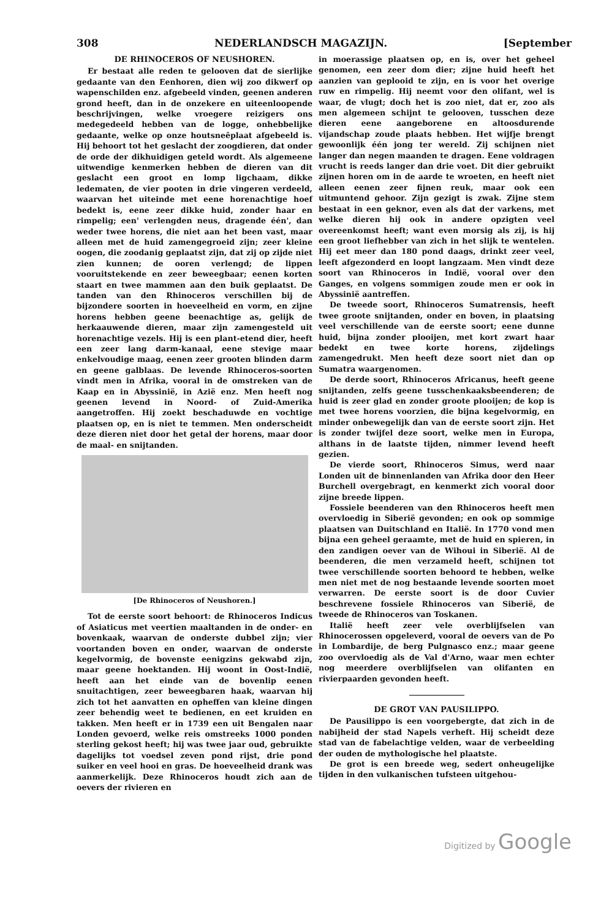308 NEDERLANDSCH MAGAZIJN. [September
DE RHINOCEROS OF NEUSHOREN.
Er bestaat alle reden te gelooven dat de sierlijke gedaante van den Eenhoren, dien wij zoo dikwerf op wapenschilden enz. afgebeeld vinden, geenen anderen grond heeft, dan in de onzekere en uiteenloopende beschrijvingen, welke vroegere reizigers ons medegedeeld hebben van de logge, onhebbelijke gedaante, welke op onze houtsneêplaat afgebeeld is. Hij behoort tot het geslacht der zoogdieren, dat onder de orde der dikhuidigen geteld wordt. Als algemeene uitwendige kenmerken hebben de dieren van dit geslacht een groot en lomp ligchaam, dikke ledematen, de vier pooten in drie vingeren verdeeld, waarvan het uiteinde met eene horenachtige hoef bedekt is, eene zeer dikke huid, zonder haar en rimpelig; een' verlengden neus, dragende één', dan weder twee horens, die niet aan het been vast, maar alleen met de huid zamengegroeid zijn; zeer kleine oogen, die zoodanig geplaatst zijn, dat zij op zijde niet zien kunnen; de ooren verlengd; de lippen vooruitstekende en zeer beweegbaar; eenen korten staart en twee mammen aan den buik geplaatst. De tanden van den Rhinoceros verschillen bij de bijzondere soorten in hoeveelheid en vorm, en zijne horens hebben geene beenachtige as, gelijk de herkaauwende dieren, maar zijn zamengesteld uit horenachtige vezels. Hij is een plant-etend dier, heeft een zeer lang darm-kanaal, eene stevige maar enkelvoudige maag, eenen zeer grooten blinden darm en geene galblaas. De levende Rhinoceros-soorten vindt men in Afrika, vooral in de omstreken van de Kaap en in Abyssinië, in Azië enz. Men heeft nog geenen levend in Noord- of Zuid-Amerika aangetroffen. Hij zoekt beschaduwde en vochtige plaatsen op, en is niet te temmen. Men onderscheidt deze dieren niet door het getal der horens, maar door de maal- en snijtanden.
[De Rhinoceros of Neushoren.]
Tot de eerste soort behoort: de Rhinoceros Indicus of Asiaticus met veertien maaltanden in de onder- en bovenkaak, waarvan de onderste dubbel zijn; vier voortanden boven en onder, waarvan de onderste kegelvormig, de bovenste eenigzins gekwabd zijn, maar geene hoektanden. Hij woont in Oost-Indië, heeft aan het einde van de bovenlip eenen snuitachtigen, zeer beweegbaren haak, waarvan hij zich tot het aanvatten en opheffen van kleine dingen zeer behendig weet te bedienen, en eet kruiden en takken. Men heeft er in 1739 een uit Bengalen naar Londen gevoerd, welke reis omstreeks 1000 ponden sterling gekost heeft; hij was twee jaar oud, gebruikte dagelijks tot voedsel zeven pond rijst, drie pond suiker en veel hooi en gras. De hoeveelheid drank was aanmerkelijk. Deze Rhinoceros houdt zich aan de oevers der rivieren en
in moerassige plaatsen op, en is, over het geheel genomen, een zeer dom dier; zijne huid heeft het aanzien van geplooid te zijn, en is voor het overige ruw en rimpelig. Hij neemt voor den olifant, wel is waar, de vlugt; doch het is zoo niet, dat er, zoo als men algemeen schijnt te gelooven, tusschen deze dieren eene aangeborene en altoosdurende vijandschap zoude plaats hebben. Het wijfje brengt gewoonlijk één jong ter wereld. Zij schijnen niet langer dan negen maanden te dragen. Eene voldragen vrucht is reeds langer dan drie voet. Dit dier gebruikt zijnen horen om in de aarde te wroeten, en heeft niet alleen eenen zeer fijnen reuk, maar ook een uitmuntend gehoor. Zijn gezigt is zwak. Zijne stem bestaat in een geknor, even als dat der varkens, met welke dieren hij ook in andere opzigten veel overeenkomst heeft; want even morsig als zij, is hij een groot liefhebber van zich in het slijk te wentelen. Hij eet meer dan 180 pond daags, drinkt zeer veel, leeft afgezonderd en loopt langzaam. Men vindt deze soort van Rhinoceros in Indië, vooral over den Ganges, en volgens sommigen zoude men er ook in Abyssinië aantreffen.
De tweede soort, Rhinoceros Sumatrensis, heeft twee groote snijtanden, onder en boven, in plaatsing veel verschillende van de eerste soort; eene dunne huid, bijna zonder plooijen, met kort zwart haar bedekt en twee korte horens, zijdelings zamengedrukt. Men heeft deze soort niet dan op Sumatra waargenomen.
De derde soort, Rhinoceros Africanus, heeft geene snijtanden, zelfs geene tusschenkaaksbeenderen; de huid is zeer glad en zonder groote plooijen; de kop is met twee horens voorzien, die bijna kegelvormig, en minder onbewegelijk dan van de eerste soort zijn. Het is zonder twijfel deze soort, welke men in Europa, althans in de laatste tijden, nimmer levend heeft gezien.
De vierde soort, Rhinoceros Simus, werd naar Londen uit de binnenlanden van Afrika door den Heer Burchell overgebragt, en kenmerkt zich vooral door zijne breede lippen.
Fossiele beenderen van den Rhinoceros heeft men overvloedig in Siberië gevonden; en ook op sommige plaatsen van Duitschland en Italië. In 1770 vond men bijna een geheel geraamte, met de huid en spieren, in den zandigen oever van de Wihoui in Siberië. Al de beenderen, die men verzameld heeft, schijnen tot twee verschillende soorten behoord te hebben, welke men niet met de nog bestaande levende soorten moet verwarren. De eerste soort is de door Cuvier beschrevene fossiele Rhinoceros van Siberië, de tweede de Rhinoceros van Toskanen.
Italië heeft zeer vele overblijfselen van Rhinocerossen opgeleverd, vooral de oevers van de Po in Lombardije, de berg Pulgnasco enz.; maar geene zoo overvloedig als de Val d'Arno, waar men echter nog meerdere overblijfselen van olifanten en rivierpaarden gevonden heeft.
DE GROT VAN PAUSILIPPO.
De Pausilippo is een voorgebergte, dat zich in de nabijheid der stad Napels verheft. Hij scheidt deze stad van de fabelachtige velden, waar de verbeelding der ouden de mythologische hel plaatste.
De grot is een breede weg, sedert onheugelijke tijden in den vulkanischen tufsteen uitgehou-
Digitized by Google